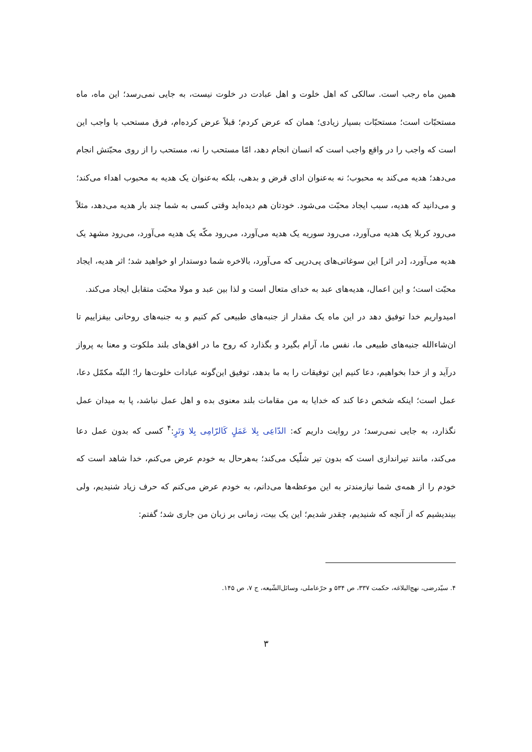همین ماه رجب است. سالکی که اهل خلوت و اهل عبادت در خلوت نیست، به جایی نمی‌رسد؛ این ماه، ماه مستحبّات است؛ مستحبّات بسیار زیادی؛ همان که عرض کردم؛ قبلاً عرض کرده‌ام، فرق مستحب با واجب این است که واجب را در واقع واجب است که انسان انجام دهد، امّا مستحب را نه، مستحب را از روی محبّتش انجام می‌دهد؛ هدیه می‌کند به محبوب؛ نه به‌عنوان ادای قرض و بدهی، بلکه به‌عنوان یک هدیه به محبوب اهداء می‌کند؛ و می‌دانید که هدیه، سبب ایجاد محبّت می‌شود. خودتان هم دیده‌اید وقتی کسی به شما چند بار هدیه می‌دهد، مثلاً می‌رود کربلا یک هدیه می‌آورد، می‌رود سوریه یک هدیه می‌آورد، می‌رود مکّه یک هدیه می‌آورد، می‌رود مشهد یک هدیه می‌آورد، [در اثر] این سوغاتی‌های پی‌درپی که می‌آورد، بالاخره شما دوستدار او خواهید شد؛ اثر هدیه، ایجاد محبّت است؛ و این اعمال، هدیه‌های عبد به خدای متعال است و لذا بین عبد و مولا محبّت متقابل ایجاد می‌کند.
امیدواریم خدا توفیق دهد در این ماه یک مقدار از جنبه‌های طبیعی کم کنیم و به جنبه‌های روحانی بیفزاییم تا ان‌شاءالله جنبه‌های طبیعی ما، نفس ما، آرام بگیرد و بگذارد که روح ما در افق‌های بلند ملکوت و معنا به پرواز درآید و از خدا بخواهیم، دعا کنیم این توفیقات را به ما بدهد، توفیق این‌گونه عبادات خلوت‌ها را؛ البتّه مکمّل دعا، عمل است؛ اینکه شخص دعا کند که خدایا به من مقامات بلند معنوی بده و اهل عمل نباشد، پا به میدان عمل نگذارد، به جایی نمی‌رسد؛ در روایت داریم که: الدّاعِی بِلا عَمَلٍ کَالرّامِی بِلا وَتَرٍ:<sup>۴</sup> کسی که بدون عمل دعا می‌کند، مانند تیراندازی است که بدون تیر شلّیک می‌کند؛ به‌هرحال به خودم عرض می‌کنم، خدا شاهد است که خودم را از همه‌ی شما نیازمندتر به این موعظه‌ها می‌دانم، به خودم عرض می‌کنم که حرف زیاد شنیدیم، ولی بیندیشیم که از آنچه که شنیدیم، چقدر شدیم؛ این یک بیت، زمانی بر زبان من جاری شد؛ گفتم:
۴. سیّدرضی، نهج‌البلاغه، حکمت ۳۳۷، ص ۵۳۴ و حرّعاملی، وسائل‌الشّیعه، ج ۷، ص ۱۴۵.
۳